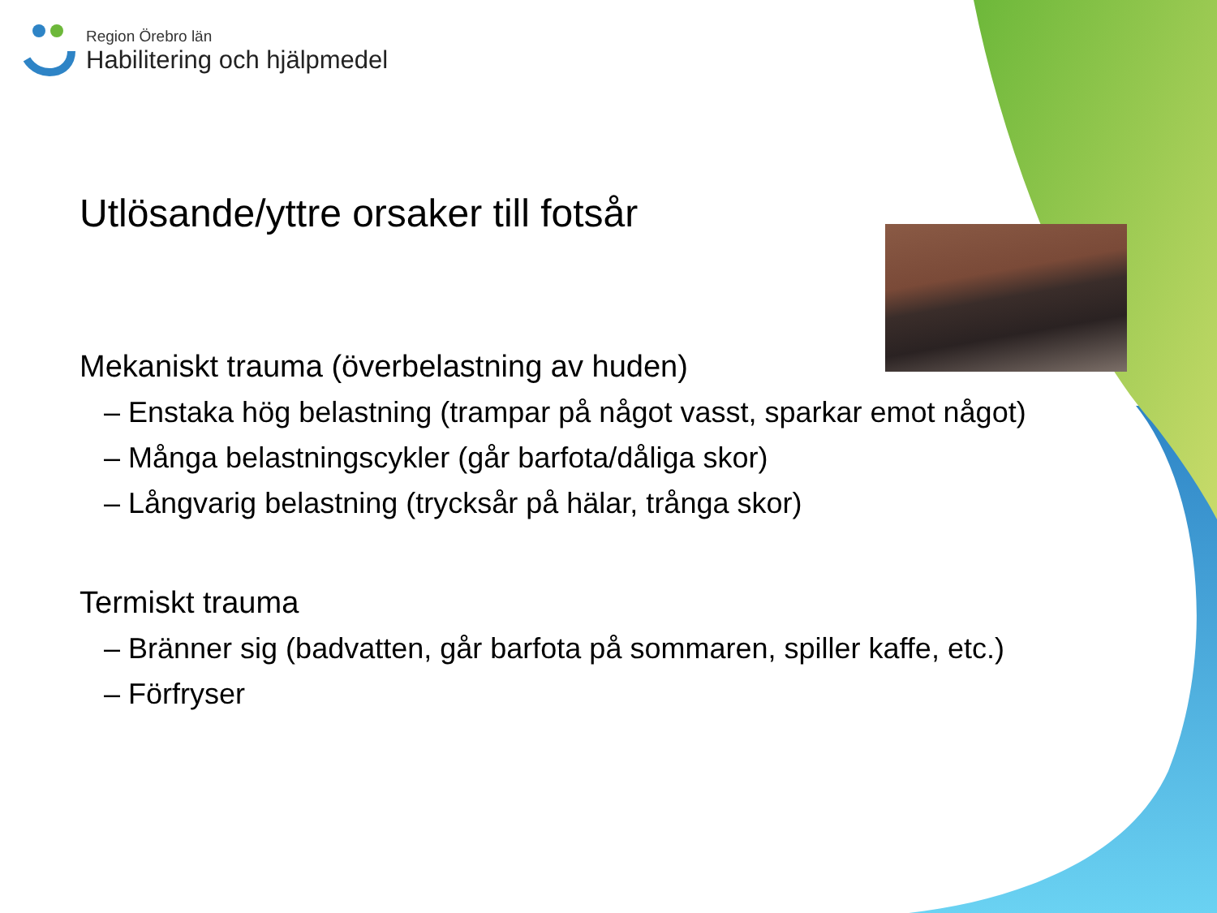Region Örebro län
Habilitering och hjälpmedel
Utlösande/yttre orsaker till fotsår
Mekaniskt trauma (överbelastning av huden)
– Enstaka hög belastning (trampar på något vasst, sparkar emot något)
– Många belastningscykler (går barfota/dåliga skor)
– Långvarig belastning (trycksår på hälar, trånga skor)
Termiskt trauma
– Bränner sig (badvatten, går barfota på sommaren, spiller kaffe, etc.)
– Förfryser